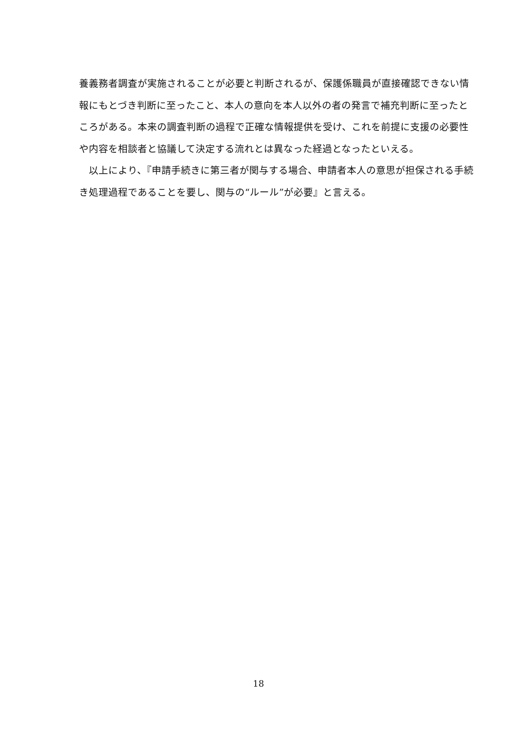養義務者調査が実施されることが必要と判断されるが、保護係職員が直接確認できない情報にもとづき判断に至ったこと、本人の意向を本人以外の者の発言で補充判断に至ったところがある。本来の調査判断の過程で正確な情報提供を受け、これを前提に支援の必要性や内容を相談者と協議して決定する流れとは異なった経過となったといえる。
　以上により、『申請手続きに第三者が関与する場合、申請者本人の意思が担保される手続き処理過程であることを要し、関与の“ルール”が必要』と言える。
18